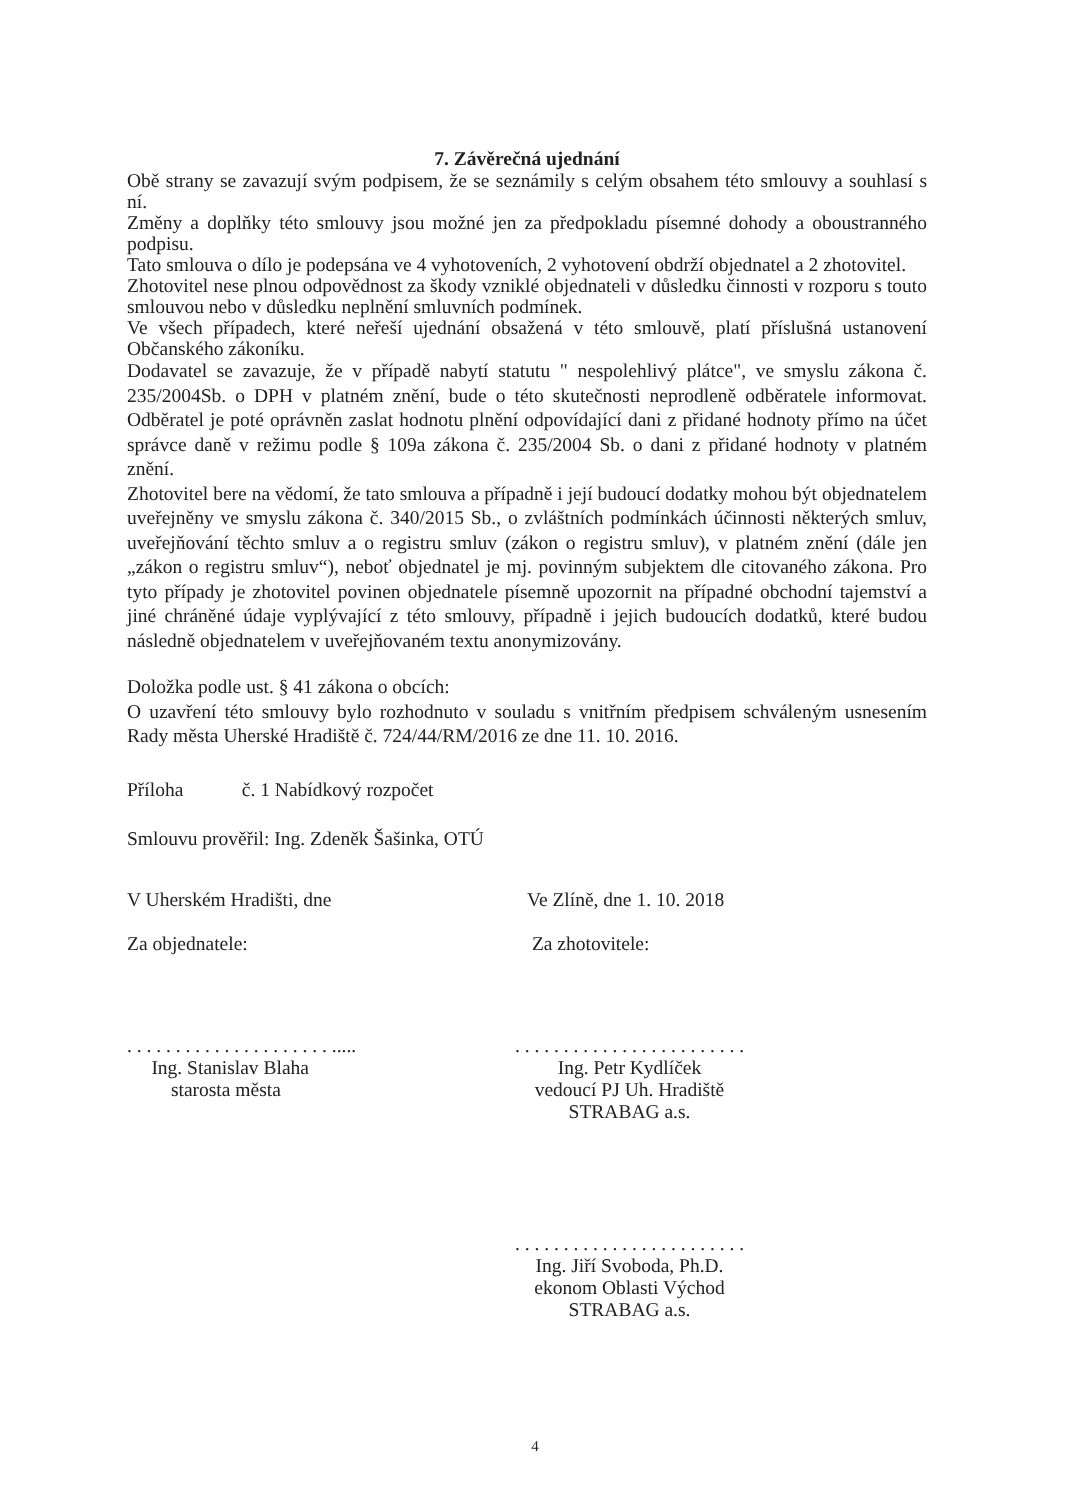7. Závěrečná ujednání
Obě strany se zavazují svým podpisem, že se seznámily s celým obsahem této smlouvy a souhlasí s ní.
Změny a doplňky této smlouvy jsou možné jen za předpokladu písemné dohody a oboustranného podpisu.
Tato smlouva o dílo je podepsána ve 4 vyhotoveních, 2 vyhotovení obdrží objednatel a 2 zhotovitel.
Zhotovitel nese plnou odpovědnost za škody vzniklé objednateli v důsledku činnosti v rozporu s touto smlouvou nebo v důsledku neplnění smluvních podmínek.
Ve všech případech, které neřeší ujednání obsažená v této smlouvě, platí příslušná ustanovení Občanského zákoníku.
Dodavatel se zavazuje, že v případě nabytí statutu " nespolehlivý plátce", ve smyslu zákona č. 235/2004Sb. o DPH v platném znění, bude o této skutečnosti neprodleně odběratele informovat. Odběratel je poté oprávněn zaslat hodnotu plnění odpovídající dani z přidané hodnoty přímo na účet správce daně v režimu podle § 109a zákona č. 235/2004 Sb. o dani z přidané hodnoty v platném znění.
Zhotovitel bere na vědomí, že tato smlouva a případně i její budoucí dodatky mohou být objednatelem uveřejněny ve smyslu zákona č. 340/2015 Sb., o zvláštních podmínkách účinnosti některých smluv, uveřejňování těchto smluv a o registru smluv (zákon o registru smluv), v platném znění (dále jen „zákon o registru smluv“), neboť objednatel je mj. povinným subjektem dle citovaného zákona. Pro tyto případy je zhotovitel povinen objednatele písemně upozornit na případné obchodní tajemství a jiné chráněné údaje vyplývající z této smlouvy, případně i jejich budoucích dodatků, které budou následně objednatelem v uveřejňovaném textu anonymizovány.
Doložka podle ust. § 41 zákona o obcích:
O uzavření této smlouvy bylo rozhodnuto v souladu s vnitřním předpisem schváleným usnesením Rady města Uherské Hradiště č. 724/44/RM/2016 ze dne 11. 10. 2016.
Příloha č. 1 Nabídkový rozpočet
Smlouvu prověřil: Ing. Zdeněk Šašinka, OTÚ
V Uherském Hradišti, dne Ve Zlíně, dne 1. 10. 2018
Za objednatele: Za zhotovitele:
. . . . . . . . . . . . . . . . . . . . . .....
Ing. Stanislav Blaha
starosta města
. . . . . . . . . . . . . . . . . . . . . . . .
Ing. Petr Kydlíček
vedoucí PJ Uh. Hradiště
STRABAG a.s.
. . . . . . . . . . . . . . . . . . . . . . . .
Ing. Jiří Svoboda, Ph.D.
ekonom Oblasti Východ
STRABAG a.s.
4